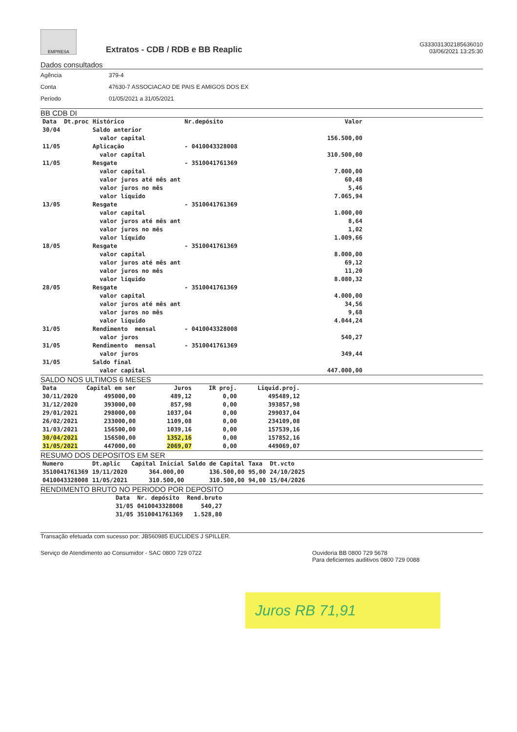EMPRESA
Extratos - CDB / RDB e BB Reaplic
G333031302185636010
03/06/2021 13:25:30
Dados consultados
| Agência | 379-4 |
| Conta | 47630-7 ASSOCIACAO DE PAIS E AMIGOS DOS EX |
| Período | 01/05/2021 a 31/05/2021 |
BB CDB DI
| Data | Dt.proc | Histórico | Nr.depósito | Valor |
| --- | --- | --- | --- | --- |
| 30/04 | | Saldo anterior | | |
| | | valor capital | | 156.500,00 |
| 11/05 | | Aplicação | - 0410043328008 | |
| | | valor capital | | 310.500,00 |
| 11/05 | | Resgate | - 3510041761369 | |
| | | valor capital | | 7.000,00 |
| | | valor juros até mês ant | | 60,48 |
| | | valor juros no mês | | 5,46 |
| | | valor líquido | | 7.065,94 |
| 13/05 | | Resgate | - 3510041761369 | |
| | | valor capital | | 1.000,00 |
| | | valor juros até mês ant | | 8,64 |
| | | valor juros no mês | | 1,02 |
| | | valor líquido | | 1.009,66 |
| 18/05 | | Resgate | - 3510041761369 | |
| | | valor capital | | 8.000,00 |
| | | valor juros até mês ant | | 69,12 |
| | | valor juros no mês | | 11,20 |
| | | valor líquido | | 8.080,32 |
| 28/05 | | Resgate | - 3510041761369 | |
| | | valor capital | | 4.000,00 |
| | | valor juros até mês ant | | 34,56 |
| | | valor juros no mês | | 9,68 |
| | | valor líquido | | 4.044,24 |
| 31/05 | | Rendimento mensal | - 0410043328008 | |
| | | valor juros | | 540,27 |
| 31/05 | | Rendimento mensal | - 3510041761369 | |
| | | valor juros | | 349,44 |
| 31/05 | | Saldo final | | |
| | | valor capital | | 447.000,00 |
SALDO NOS ULTIMOS 6 MESES
| Data | Capital em ser | Juros | IR proj. | Liquid.proj. |
| --- | --- | --- | --- | --- |
| 30/11/2020 | 495000,00 | 489,12 | 0,00 | 495489,12 |
| 31/12/2020 | 393000,00 | 857,98 | 0,00 | 393857,98 |
| 29/01/2021 | 298000,00 | 1037,04 | 0,00 | 299037,04 |
| 26/02/2021 | 233000,00 | 1109,08 | 0,00 | 234109,08 |
| 31/03/2021 | 156500,00 | 1039,16 | 0,00 | 157539,16 |
| 30/04/2021 | 156500,00 | 1352,16 | 0,00 | 157852,16 |
| 31/05/2021 | 447000,00 | 2069,07 | 0,00 | 449069,07 |
RESUMO DOS DEPOSITOS EM SER
| Numero | Dt.aplic | Capital Inicial | Saldo de Capital | Taxa | Dt.vcto |
| --- | --- | --- | --- | --- | --- |
| 3510041761369 | 19/11/2020 | 364.000,00 | 136.500,00 | 95,00 | 24/10/2025 |
| 0410043328008 | 11/05/2021 | 310.500,00 | 310.500,00 | 94,00 | 15/04/2026 |
RENDIMENTO BRUTO NO PERIODO POR DEPOSITO
| Data | Nr. depósito | Rend.bruto |
| --- | --- | --- |
| 31/05 | 0410043328008 | 540,27 |
| 31/05 | 3510041761369 | 1.528,80 |
Transação efetuada com sucesso por: JB560985 EUCLIDES J SPILLER.
Serviço de Atendimento ao Consumidor - SAC 0800 729 0722
Ouvidoria BB 0800 729 5678
Para deficientes auditivos 0800 729 0088
Juros RB 71,91